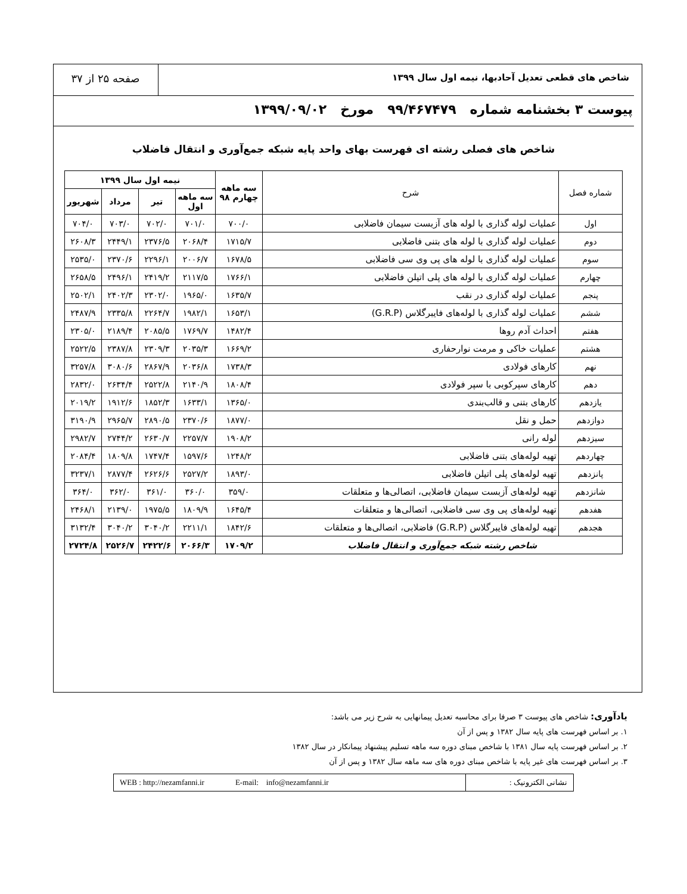شاخص های قطعی تعدیل آحادبها، نیمه اول سال ۱۳۹۹
صفحه ۲۵ از ۳۷
پیوست ۳ بخشنامه شماره ۹۹/۴۶۷۴۷۹ مورخ ۱۳۹۹/۰۹/۰۲
شاخص های فصلی رشته ای فهرست بهای واحد پایه شبکه جمع‌آوری و انتقال فاضلاب
| شماره فصل | شرح | سه ماهه چهارم ۹۸ | نیمه اول سال ۱۳۹۹ | | | |
| --- | --- | --- | --- | --- | --- | --- |
| | | | سه ماهه اول | تیر | مرداد | شهریور |
| اول | عملیات لوله گذاری با لوله های آزبست سیمان فاضلابی | ۷۰۰/۰ | ۷۰۱/۰ | ۷۰۲/۰ | ۷۰۳/۰ | ۷۰۴/۰ |
| دوم | عملیات لوله گذاری با لوله های بتنی فاضلابی | ۱۷۱۵/۷ | ۲۰۶۸/۴ | ۲۳۷۶/۵ | ۲۴۴۹/۱ | ۲۶۰۸/۳ |
| سوم | عملیات لوله گذاری با لوله های پی وی سی فاضلابی | ۱۶۷۸/۵ | ۲۰۰۶/۷ | ۲۲۹۶/۱ | ۲۳۷۰/۶ | ۲۵۳۵/۰ |
| چهارم | عملیات لوله گذاری با لوله های پلی اتیلن فاضلابی | ۱۷۶۶/۱ | ۲۱۱۷/۵ | ۲۴۱۹/۲ | ۲۴۹۶/۱ | ۲۶۵۸/۵ |
| پنجم | عملیات لوله گذاری در نقب | ۱۶۳۵/۷ | ۱۹۶۵/۰ | ۲۳۰۲/۰ | ۲۴۰۲/۳ | ۲۵۰۲/۱ |
| ششم | عملیات لوله گذاری با لوله‌های فایبرگلاس (G.R.P) | ۱۶۵۳/۱ | ۱۹۸۲/۱ | ۲۲۶۴/۷ | ۲۳۳۵/۸ | ۲۴۸۷/۹ |
| هفتم | احداث آدم روها | ۱۴۸۲/۴ | ۱۷۶۹/۷ | ۲۰۸۵/۵ | ۲۱۸۹/۴ | ۲۳۰۵/۰ |
| هشتم | عملیات خاکی و مرمت نوارحفاری | ۱۶۶۹/۲ | ۲۰۳۵/۳ | ۲۳۰۹/۳ | ۲۳۸۷/۸ | ۲۵۲۲/۵ |
| نهم | کارهای فولادی | ۱۷۳۸/۳ | ۲۰۳۶/۸ | ۲۸۶۷/۹ | ۳۰۸۰/۶ | ۳۲۵۷/۸ |
| دهم | کارهای سپرکوبی با سپر فولادی | ۱۸۰۸/۴ | ۲۱۴۰/۹ | ۲۵۲۲/۸ | ۲۶۳۴/۴ | ۲۸۳۲/۰ |
| یازدهم | کارهای بتنی و قالب‌بندی | ۱۳۶۵/۰ | ۱۶۳۳/۱ | ۱۸۵۲/۳ | ۱۹۱۲/۶ | ۲۰۱۹/۲ |
| دوازدهم | حمل و نقل | ۱۸۷۷/۰ | ۲۳۷۰/۶ | ۲۸۹۰/۵ | ۲۹۶۵/۷ | ۳۱۹۰/۹ |
| سیزدهم | لوله رانی | ۱۹۰۸/۲ | ۲۲۵۷/۷ | ۲۶۳۰/۷ | ۲۷۴۴/۲ | ۲۹۸۲/۷ |
| چهاردهم | تهیه لوله‌های بتنی فاضلابی | ۱۲۴۸/۲ | ۱۵۹۷/۶ | ۱۷۴۷/۴ | ۱۸۰۹/۸ | ۲۰۸۴/۴ |
| پانزدهم | تهیه لوله‌های پلی اتیلن فاضلابی | ۱۸۹۳/۰ | ۲۵۲۷/۲ | ۲۶۲۶/۶ | ۲۸۷۷/۴ | ۳۲۳۷/۱ |
| شانزدهم | تهیه لوله‌های آزبست سیمان فاضلابی، اتصالی‌ها و متعلقات | ۳۵۹/۰ | ۳۶۰/۰ | ۳۶۱/۰ | ۳۶۲/۰ | ۳۶۴/۰ |
| هفدهم | تهیه لوله‌های پی وی سی فاضلابی، اتصالی‌ها و متعلقات | ۱۶۴۵/۴ | ۱۸۰۹/۹ | ۱۹۷۵/۵ | ۲۱۳۹/۰ | ۲۴۶۸/۱ |
| هجدهم | تهیه لوله‌های فایبرگلاس (G.R.P) فاضلابی، اتصالی‌ها و متعلقات | ۱۸۴۲/۶ | ۲۲۱۱/۱ | ۳۰۴۰/۲ | ۳۰۴۰/۲ | ۳۱۳۲/۴ |
| شاخص رشته شبکه جمع‌آوری و انتقال فاضلاب | | ۱۷۰۹/۲ | ۲۰۶۶/۳ | ۲۴۲۲/۶ | ۲۵۲۶/۷ | ۲۷۲۴/۸ |
یادآوری: شاخص های پیوست ۳ صرفا برای محاسبه تعدیل پیمانهایی به شرح زیر می باشد:
۱. بر اساس فهرست های پایه سال ۱۳۸۲ و پس از آن
۲. بر اساس فهرست پایه سال ۱۳۸۱ با شاخص مبنای دوره سه ماهه تسلیم پیشنهاد پیمانکار در سال ۱۳۸۲
۳. بر اساس فهرست های غیر پایه با شاخص مبنای دوره های سه ماهه سال ۱۳۸۲ و پس از آن
نشانی الکترونیک : WEB : http://nezamfanni.ir E-mail: info@nezamfanni.ir